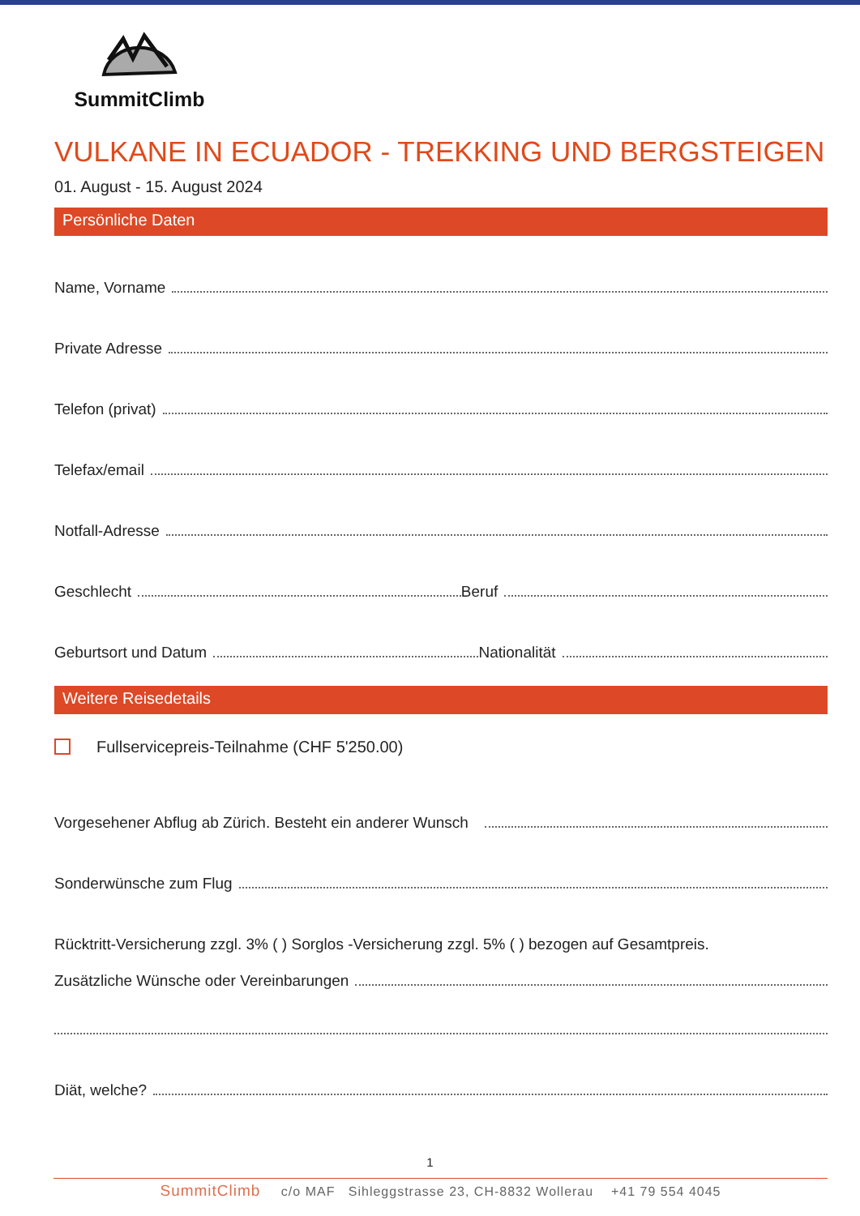SummitClimb
VULKANE IN ECUADOR - TREKKING UND BERGSTEIGEN
01. August - 15. August 2024
Persönliche Daten
Name, Vorname
Private Adresse
Telefon (privat)
Telefax/email
Notfall-Adresse
Geschlecht Beruf
Geburtsort und Datum Nationalität
Weitere Reisedetails
Fullservicepreis-Teilnahme (CHF 5'250.00)
Vorgesehener Abflug ab Zürich. Besteht ein anderer Wunsch
Sonderwünsche zum Flug
Rücktritt-Versicherung zzgl. 3% ( ) Sorglos -Versicherung zzgl. 5% ( ) bezogen auf Gesamtpreis.
Zusätzliche Wünsche oder Vereinbarungen
Diät, welche?
1
SummitClimb c/o MAF Sihleggstrasse 23, CH-8832 Wollerau +41 79 554 4045